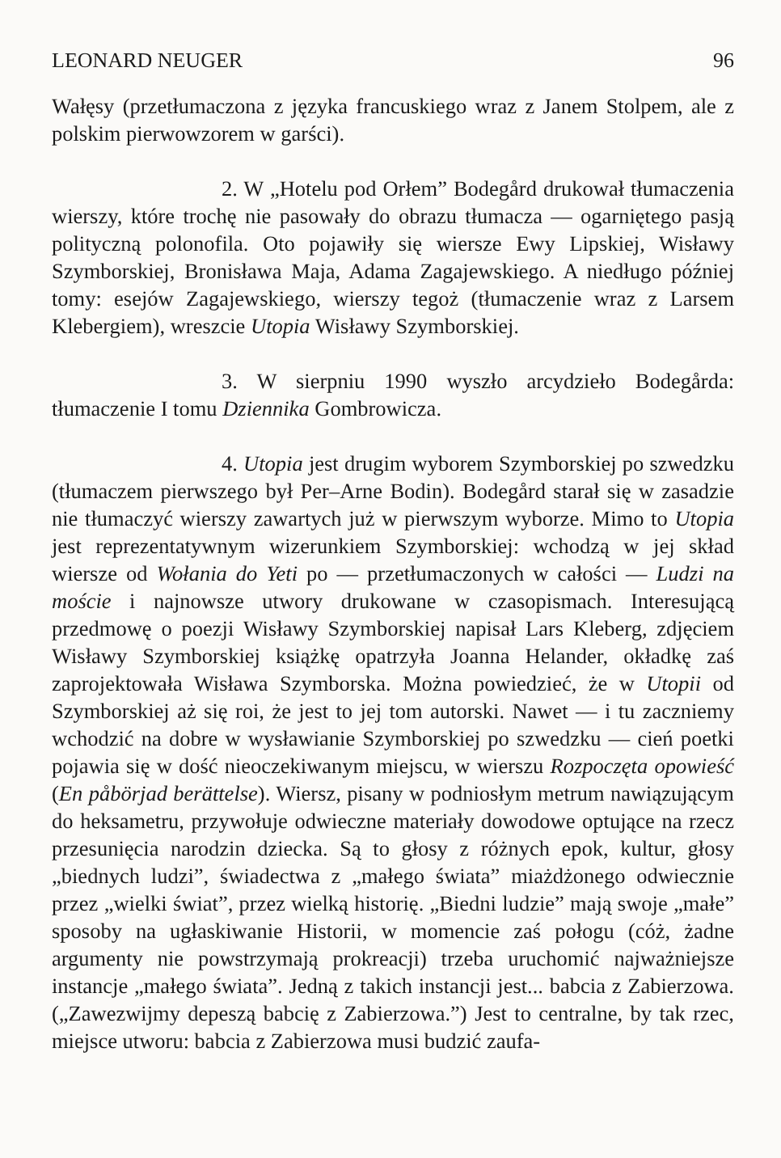LEONARD NEUGER 96
Wałęsy (przetłumaczona z języka francuskiego wraz z Janem Stolpem, ale z polskim pierwowzorem w garści).
2. W „Hotelu pod Orłem” Bodegård drukował tłumaczenia wierszy, które trochę nie pasowały do obrazu tłumacza — ogarniętego pasją polityczną polonofila. Oto pojawiły się wiersze Ewy Lipskiej, Wisławy Szymborskiej, Bronisława Maja, Adama Zagajewskiego. A niedługo później tomy: esejów Zagajewskiego, wierszy tegoż (tłumaczenie wraz z Larsem Klebergiem), wreszcie Utopia Wisławy Szymborskiej.
3. W sierpniu 1990 wyszło arcydzieło Bodegårda: tłumaczenie I tomu Dziennika Gombrowicza.
4. Utopia jest drugim wyborem Szymborskiej po szwedzku (tłumaczem pierwszego był Per–Arne Bodin). Bodegård starał się w zasadzie nie tłumaczyć wierszy zawartych już w pierwszym wyborze. Mimo to Utopia jest reprezentatywnym wizerunkiem Szymborskiej: wchodzą w jej skład wiersze od Wołania do Yeti po — przetłumaczonych w całości — Ludzi na moście i najnowsze utwory drukowane w czasopismach. Interesującą przedmowę o poezji Wisławy Szymborskiej napisał Lars Kleberg, zdjęciem Wisławy Szymborskiej książkę opatrzyła Joanna Helander, okładkę zaś zaprojektowała Wisława Szymborska. Można powiedzieć, że w Utopii od Szymborskiej aż się roi, że jest to jej tom autorski. Nawet — i tu zaczniemy wchodzić na dobre w wysławianie Szymborskiej po szwedzku — cień poetki pojawia się w dość nieoczekiwanym miejscu, w wierszu Rozpoczęta opowieść (En påbörjad berättelse). Wiersz, pisany w podniosłym metrum nawiązującym do heksametru, przywołuje odwieczne materiały dowodowe optujące na rzecz przesunięcia narodzin dziecka. Są to głosy z różnych epok, kultur, głosy „biednych ludzi”, świadectwa z „małego świata” miażdżonego odwiecznie przez „wielki świat”, przez wielką historię. „Biedni ludzie” mają swoje „małe” sposoby na ugłaskiwanie Historii, w momencie zaś połogu (cóż, żadne argumenty nie powstrzymają prokreacji) trzeba uruchomić najważniejsze instancje „małego świata”. Jedną z takich instancji jest... babcia z Zabierzowa. („Zawezwijmy depeszą babcię z Zabierzowa.”) Jest to centralne, by tak rzec, miejsce utworu: babcia z Zabierzowa musi budzić zaufa-